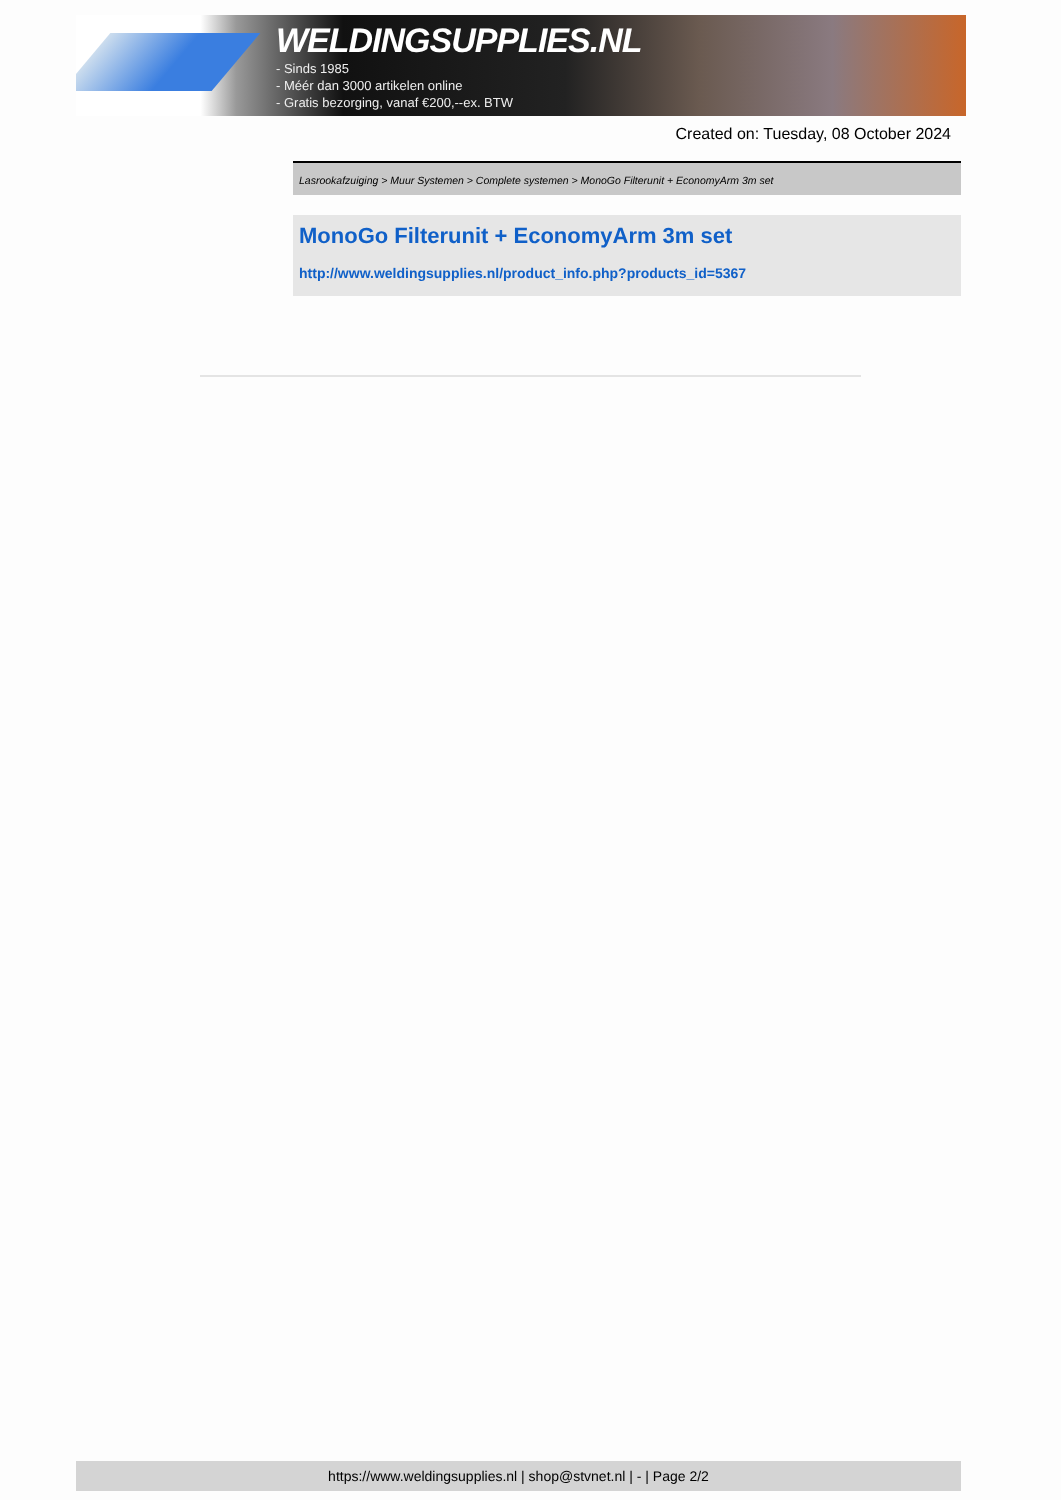WELDINGSUPPLIES.NL
- Sinds 1985
- Méér dan 3000 artikelen online
- Gratis bezorging, vanaf €200,--ex. BTW
Created on: Tuesday, 08 October 2024
Lasrookafzuiging > Muur Systemen > Complete systemen > MonoGo Filterunit + EconomyArm 3m set
MonoGo Filterunit + EconomyArm 3m set
http://www.weldingsupplies.nl/product_info.php?products_id=5367
https://www.weldingsupplies.nl | shop@stvnet.nl | - | Page 2/2